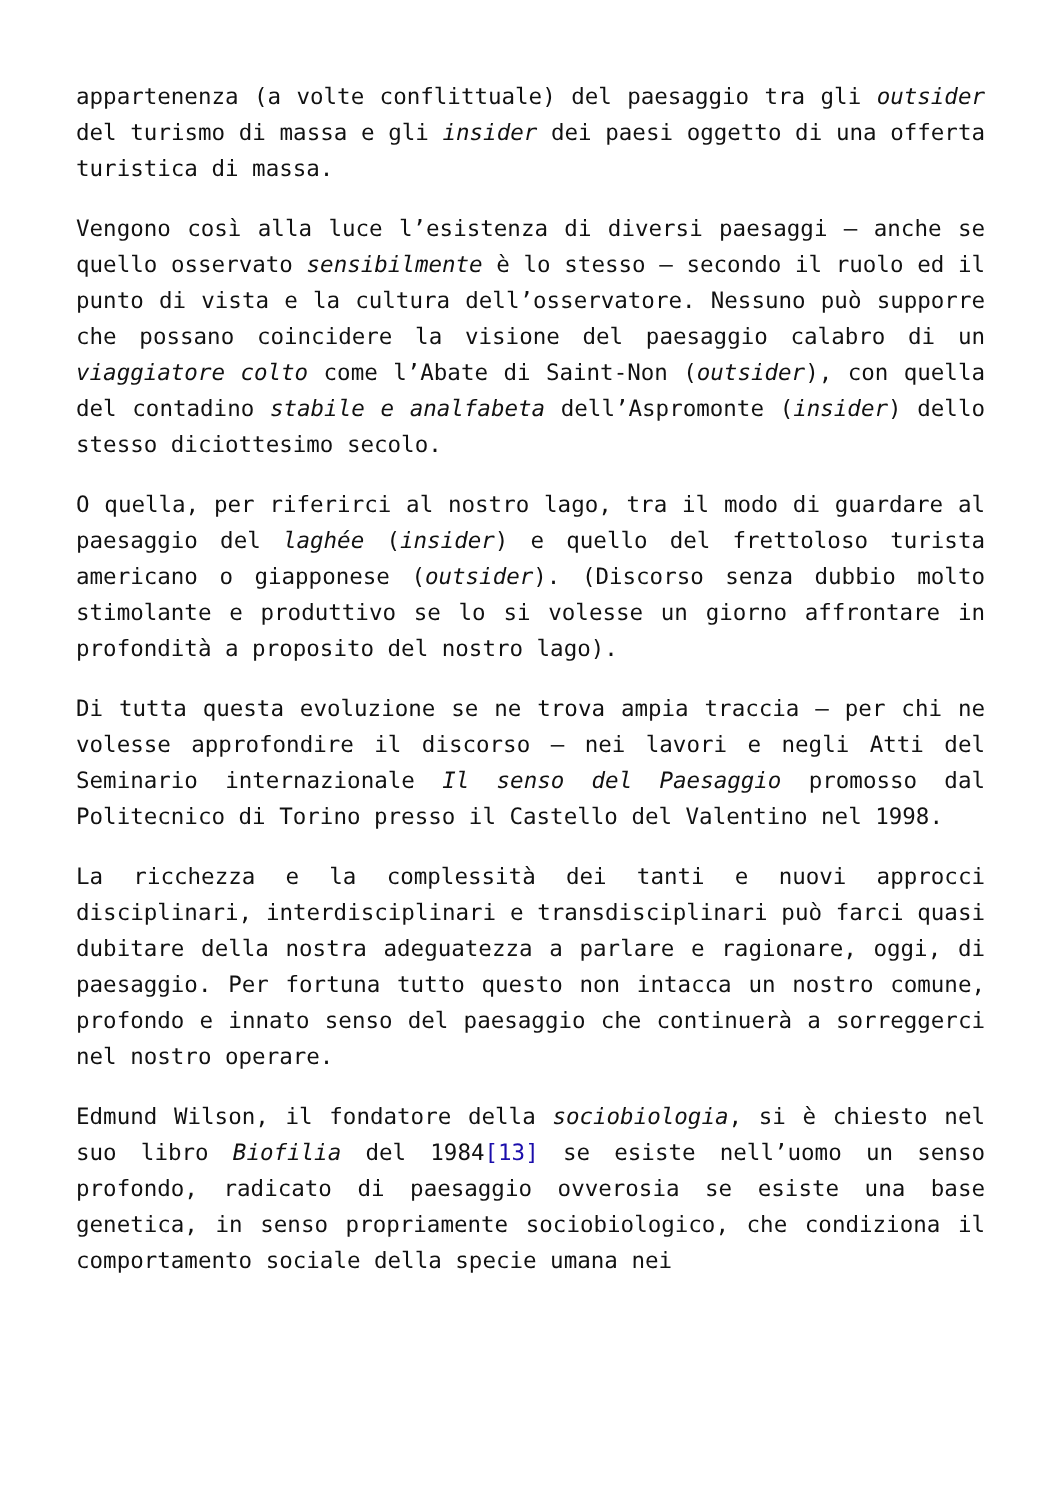appartenenza (a volte conflittuale) del paesaggio tra gli outsider del turismo di massa e gli insider dei paesi oggetto di una offerta turistica di massa.
Vengono così alla luce l’esistenza di diversi paesaggi – anche se quello osservato sensibilmente è lo stesso – secondo il ruolo ed il punto di vista e la cultura dell’osservatore. Nessuno può supporre che possano coincidere la visione del paesaggio calabro di un viaggiatore colto come l’Abate di Saint-Non (outsider), con quella del contadino stabile e analfabeta dell’Aspromonte (insider) dello stesso diciottesimo secolo.
O quella, per riferirci al nostro lago, tra il modo di guardare al paesaggio del laghée (insider) e quello del frettoloso turista americano o giapponese (outsider). (Discorso senza dubbio molto stimolante e produttivo se lo si volesse un giorno affrontare in profondità a proposito del nostro lago).
Di tutta questa evoluzione se ne trova ampia traccia – per chi ne volesse approfondire il discorso – nei lavori e negli Atti del Seminario internazionale Il senso del Paesaggio promosso dal Politecnico di Torino presso il Castello del Valentino nel 1998.
La ricchezza e la complessità dei tanti e nuovi approcci disciplinari, interdisciplinari e transdisciplinari può farci quasi dubitare della nostra adeguatezza a parlare e ragionare, oggi, di paesaggio. Per fortuna tutto questo non intacca un nostro comune, profondo e innato senso del paesaggio che continuerà a sorreggerci nel nostro operare.
Edmund Wilson, il fondatore della sociobiologia, si è chiesto nel suo libro Biofilia del 1984[13] se esiste nell’uomo un senso profondo, radicato di paesaggio ovverosia se esiste una base genetica, in senso propriamente sociobiologico, che condiziona il comportamento sociale della specie umana nei